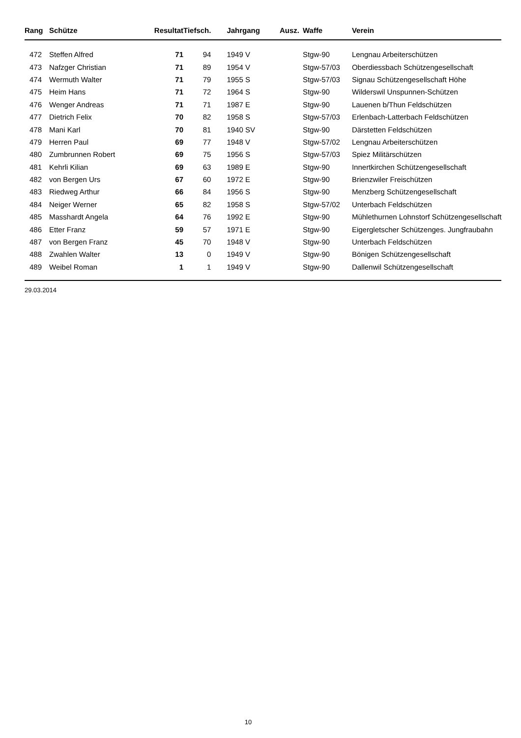| Rang | Schütze | Resultat | Tiefsch. | | Jahrgang | Ausz. | Waffe | Verein |
| --- | --- | --- | --- | --- | --- | --- | --- | --- |
| 472 | Steffen Alfred | 71 | 94 | | 1949 V | | Stgw-90 | Lengnau Arbeiterschützen |
| 473 | Nafzger Christian | 71 | 89 | | 1954 V | | Stgw-57/03 | Oberdiessbach Schützengesellschaft |
| 474 | Wermuth Walter | 71 | 79 | | 1955 S | | Stgw-57/03 | Signau Schützengesellschaft Höhe |
| 475 | Heim Hans | 71 | 72 | | 1964 S | | Stgw-90 | Wilderswil Unspunnen-Schützen |
| 476 | Wenger Andreas | 71 | 71 | | 1987 E | | Stgw-90 | Lauenen b/Thun Feldschützen |
| 477 | Dietrich Felix | 70 | 82 | | 1958 S | | Stgw-57/03 | Erlenbach-Latterbach Feldschützen |
| 478 | Mani Karl | 70 | 81 | | 1940 SV | | Stgw-90 | Därstetten Feldschützen |
| 479 | Herren Paul | 69 | 77 | | 1948 V | | Stgw-57/02 | Lengnau Arbeiterschützen |
| 480 | Zumbrunnen Robert | 69 | 75 | | 1956 S | | Stgw-57/03 | Spiez Militärschützen |
| 481 | Kehrli Kilian | 69 | 63 | | 1989 E | | Stgw-90 | Innertkirchen Schützengesellschaft |
| 482 | von Bergen Urs | 67 | 60 | | 1972 E | | Stgw-90 | Brienzwiler Freischützen |
| 483 | Riedweg Arthur | 66 | 84 | | 1956 S | | Stgw-90 | Menzberg Schützengesellschaft |
| 484 | Neiger Werner | 65 | 82 | | 1958 S | | Stgw-57/02 | Unterbach Feldschützen |
| 485 | Masshardt Angela | 64 | 76 | | 1992 E | | Stgw-90 | Mühlethurnen Lohnstorf Schützengesellschaft |
| 486 | Etter Franz | 59 | 57 | | 1971 E | | Stgw-90 | Eigergletscher Schützenges. Jungfraubahn |
| 487 | von Bergen Franz | 45 | 70 | | 1948 V | | Stgw-90 | Unterbach Feldschützen |
| 488 | Zwahlen Walter | 13 | 0 | | 1949 V | | Stgw-90 | Bönigen Schützengesellschaft |
| 489 | Weibel Roman | 1 | 1 | | 1949 V | | Stgw-90 | Dallenwil Schützengesellschaft |
29.03.2014
10